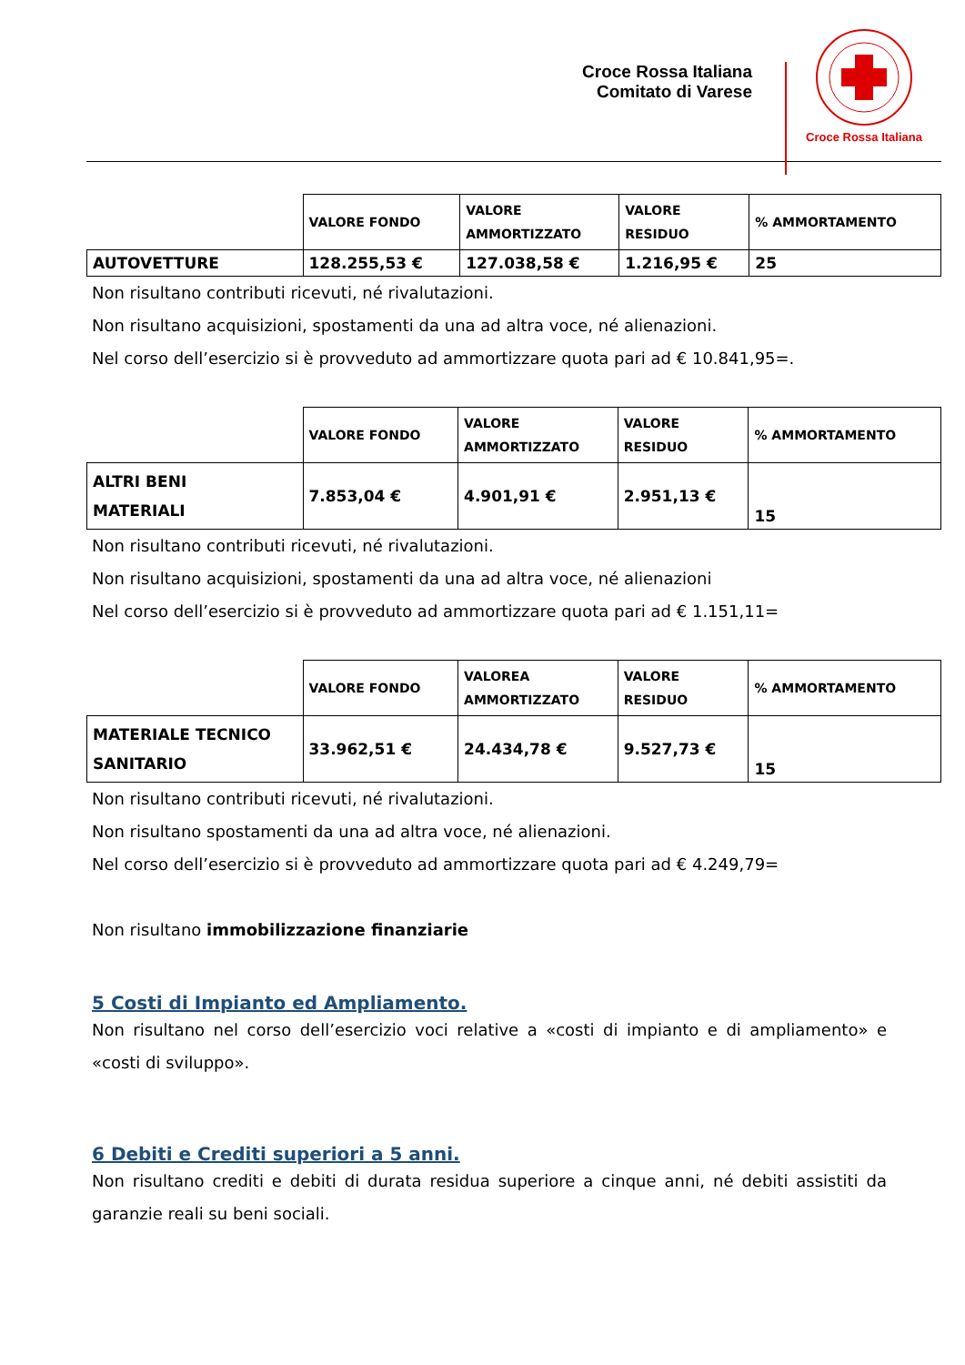Croce Rossa Italiana
Comitato di Varese
Croce Rossa Italiana
| | VALORE FONDO | VALORE AMMORTIZZATO | VALORE RESIDUO | % AMMORTAMENTO |
| AUTOVETTURE | 128.255,53 € | 127.038,58 € | 1.216,95 € | 25 |
Non risultano contributi ricevuti, né rivalutazioni.
Non risultano acquisizioni, spostamenti da una ad altra voce, né alienazioni.
Nel corso dell’esercizio si è provveduto ad ammortizzare quota pari ad € 10.841,95=.
| | VALORE FONDO | VALORE AMMORTIZZATO | VALORE RESIDUO | % AMMORTAMENTO |
| ALTRI BENI MATERIALI | 7.853,04 € | 4.901,91 € | 2.951,13 € | 15 |
Non risultano contributi ricevuti, né rivalutazioni.
Non risultano acquisizioni, spostamenti da una ad altra voce, né alienazioni
Nel corso dell’esercizio si è provveduto ad ammortizzare quota pari ad € 1.151,11=
| | VALORE FONDO | VALOREA AMMORTIZZATO | VALORE RESIDUO | % AMMORTAMENTO |
| MATERIALE TECNICO SANITARIO | 33.962,51 € | 24.434,78 € | 9.527,73 € | 15 |
Non risultano contributi ricevuti, né rivalutazioni.
Non risultano spostamenti da una ad altra voce, né alienazioni.
Nel corso dell’esercizio si è provveduto ad ammortizzare quota pari ad € 4.249,79=
Non risultano immobilizzazione finanziarie
5 Costi di Impianto ed Ampliamento.
Non risultano nel corso dell’esercizio voci relative a «costi di impianto e di ampliamento» e «costi di sviluppo».
6 Debiti e Crediti superiori a 5 anni.
Non risultano crediti e debiti di durata residua superiore a cinque anni, né debiti assistiti da garanzie reali su beni sociali.